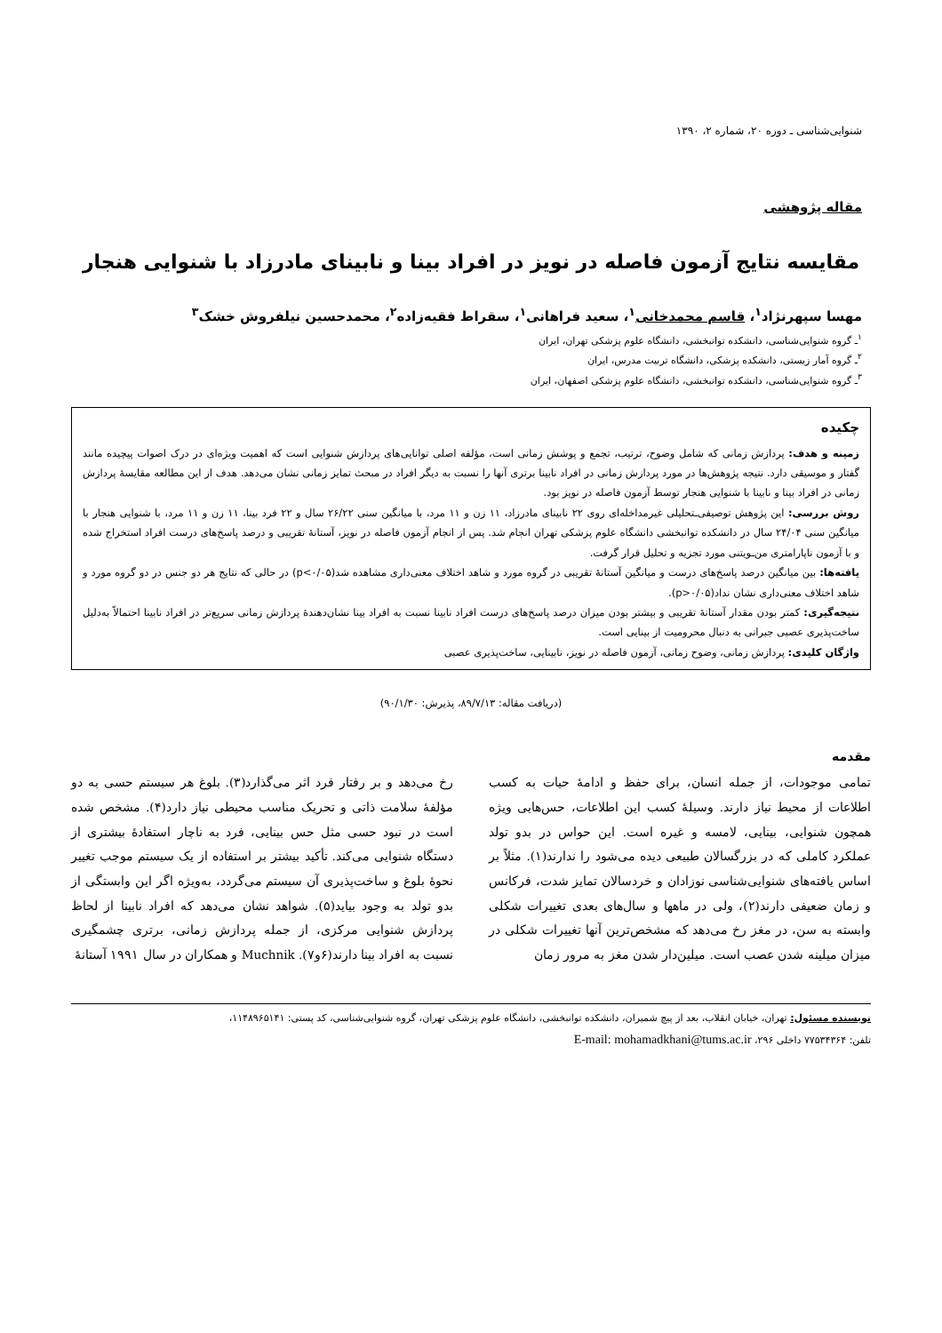شنوایی‌شناسی ـ دوره ۲۰، شماره ۲، ۱۳۹۰
مقاله پژوهشی
مقایسه نتایج آزمون فاصله در نویز در افراد بینا و نابینای مادرزاد با شنوایی هنجار
مهسا سپهرنژاد<sup>۱</sup>، قاسم محمدخانی<sup>۱</sup>، سعید فراهانی<sup>۱</sup>، سقراط فقیه‌زاده<sup>۲</sup>، محمدحسین نیلفروش خشک<sup>۳</sup>
<sup>۱</sup> ـ گروه شنوایی‌شناسی، دانشکده توانبخشی، دانشگاه علوم پزشکی تهران، ایران
<sup>۲</sup> ـ گروه آمار زیستی، دانشکده پزشکی، دانشگاه تربیت مدرس، ایران
<sup>۳</sup> ـ گروه شنوایی‌شناسی، دانشکده توانبخشی، دانشگاه علوم پزشکی اصفهان، ایران
چکیده
زمینه و هدف: پردازش زمانی که شامل وضوح، ترتیب، تجمع و پوشش زمانی است، مؤلفه اصلی توانایی‌های پردازش شنوایی است که اهمیت ویژه‌ای در درک اصوات پیچیده مانند گفتار و موسیقی دارد. نتیجه پژوهش‌ها در مورد پردازش زمانی در افراد نابینا برتری آنها را نسبت به دیگر افراد در مبحث تمایز زمانی نشان می‌دهد. هدف از این مطالعه مقایسهٔ پردازش زمانی در افراد بینا و نابینا با شنوایی هنجار توسط آزمون فاصله در نویز بود.
روش بررسی: این پژوهش توصیفی‌ـتحلیلی غیرمداخله‌ای روی ۲۲ نابینای مادرزاد، ۱۱ زن و ۱۱ مرد، با میانگین سنی ۲۶/۲۲ سال و ۲۲ فرد بینا، ۱۱ زن و ۱۱ مرد، با شنوایی هنجار با میانگین سنی ۲۴/۰۴ سال در دانشکده توانبخشی دانشگاه علوم پزشکی تهران انجام شد. پس از انجام آزمون فاصله در نویز، آستانهٔ تقریبی و درصد پاسخ‌های درست افراد استخراج شده و با آزمون ناپارامتری من‌ـویتنی مورد تجزیه و تحلیل قرار گرفت.
یافته‌ها: بین میانگین درصد پاسخ‌های درست و میانگین آستانهٔ تقریبی در گروه مورد و شاهد اختلاف معنی‌داری مشاهده شد(p<۰/۰۵) در حالی که نتایج هر دو جنس در دو گروه مورد و شاهد اختلاف معنی‌داری نشان نداد(p>۰/۰۵).
نتیجه‌گیری: کمتر بودن مقدار آستانهٔ تقریبی و بیشتر بودن میزان درصد پاسخ‌های درست افراد نابینا نسبت به افراد بینا نشان‌دهندهٔ پردازش زمانی سریع‌تر در افراد نابینا احتمالاً به‌دلیل ساخت‌پذیری عصبی جبرانی به دنبال محرومیت از بینایی است.
واژگان کلیدی: پردازش زمانی، وضوح زمانی، آزمون فاصله در نویز، نابینایی، ساخت‌پذیری عصبی
(دریافت مقاله: ۸۹/۷/۱۳، پذیرش: ۹۰/۱/۳۰)
مقدمه
تمامی موجودات، از جمله انسان، برای حفظ و ادامهٔ حیات به کسب اطلاعات از محیط نیاز دارند. وسیلهٔ کسب این اطلاعات، حس‌هایی ویژه همچون شنوایی، بینایی، لامسه و غیره است. این حواس در بدو تولد عملکرد کاملی که در بزرگسالان طبیعی دیده می‌شود را ندارند(۱). مثلاً بر اساس یافته‌های شنوایی‌شناسی نوزادان و خردسالان تمایز شدت، فرکانس و زمان ضعیفی دارند(۲)، ولی در ماهها و سال‌های بعدی تغییرات شکلی وابسته به سن، در مغز رخ می‌دهد که مشخص‌ترین آنها تغییرات شکلی در میزان میلینه شدن عصب است. میلین‌دار شدن مغز به مرور زمان
رخ می‌دهد و بر رفتار فرد اثر می‌گذارد(۳). بلوغ هر سیستم حسی به دو مؤلفهٔ سلامت ذاتی و تحریک مناسب محیطی نیاز دارد(۴). مشخص شده است در نبود حسی مثل حس بینایی، فرد به ناچار استفادهٔ بیشتری از دستگاه شنوایی می‌کند. تأکید بیشتر بر استفاده از یک سیستم موجب تغییر نحوهٔ بلوغ و ساخت‌پذیری آن سیستم می‌گردد، به‌ویژه اگر این وابستگی از بدو تولد به وجود بیاید(۵). شواهد نشان می‌دهد که افراد نابینا از لحاظ پردازش شنوایی مرکزی، از جمله پردازش زمانی، برتری چشمگیری نسبت به افراد بینا دارند(۶و۷). Muchnik و همکاران در سال ۱۹۹۱ آستانهٔ
نویسنده مسئول: تهران، خیابان انقلاب، بعد از پیچ شمیران، دانشکده توانبخشی، دانشگاه علوم پزشکی تهران، گروه شنوایی‌شناسی، کد پستی: ۱۱۴۸۹۶۵۱۴۱،
تلفن: ۷۷۵۳۴۳۶۴ داخلی ۲۹۶، E-mail: mohamadkhani@tums.ac.ir